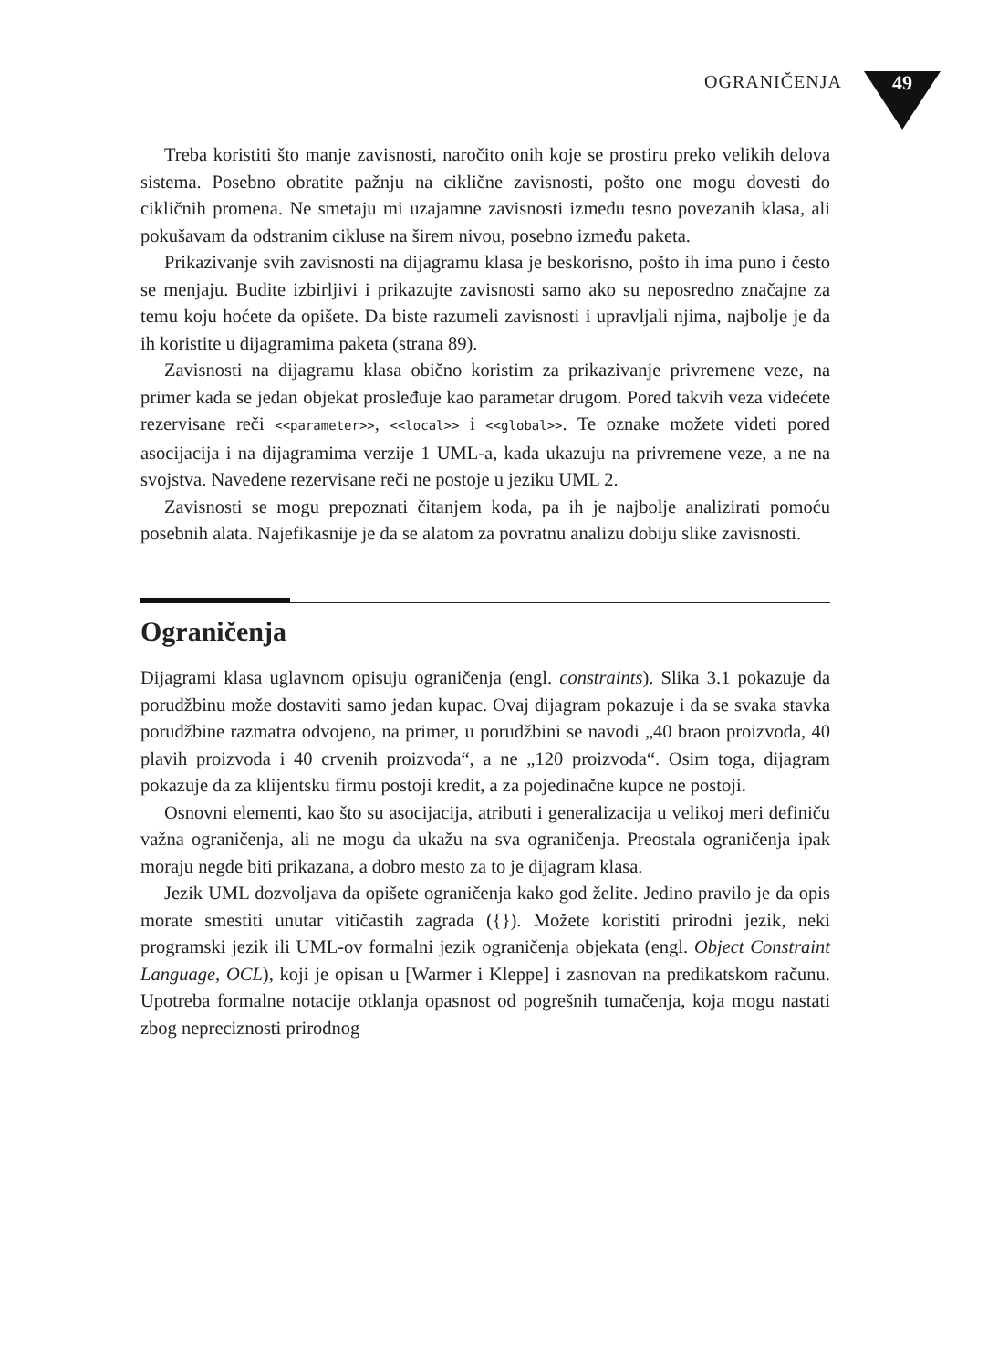OGRANIČENJA 49
Treba koristiti što manje zavisnosti, naročito onih koje se prostiru preko velikih delova sistema. Posebno obratite pažnju na ciklične zavisnosti, pošto one mogu dovesti do cikličnih promena. Ne smetaju mi uzajamne zavisnosti između tesno povezanih klasa, ali pokušavam da odstranim cikluse na širem nivou, posebno između paketa.
Prikazivanje svih zavisnosti na dijagramu klasa je beskorisno, pošto ih ima puno i često se menjaju. Budite izbirljivi i prikazujte zavisnosti samo ako su neposredno značajne za temu koju hoćete da opišete. Da biste razumeli zavisnosti i upravljali njima, najbolje je da ih koristite u dijagramima paketa (strana 89).
Zavisnosti na dijagramu klasa obično koristim za prikazivanje privremene veze, na primer kada se jedan objekat prosleđuje kao parametar drugom. Pored takvih veza videćete rezervisane reči <<parameter>>, <<local>> i <<global>>. Te oznake možete videti pored asocijacija i na dijagramima verzije 1 UML-a, kada ukazuju na privremene veze, a ne na svojstva. Navedene rezervisane reči ne postoje u jeziku UML 2.
Zavisnosti se mogu prepoznati čitanjem koda, pa ih je najbolje analizirati pomoću posebnih alata. Najefikasnije je da se alatom za povratnu analizu dobiju slike zavisnosti.
Ograničenja
Dijagrami klasa uglavnom opisuju ograničenja (engl. constraints). Slika 3.1 pokazuje da porudžbinu može dostaviti samo jedan kupac. Ovaj dijagram pokazuje i da se svaka stavka porudžbine razmatra odvojeno, na primer, u porudžbini se navodi „40 braon proizvoda, 40 plavih proizvoda i 40 crvenih proizvoda“, a ne „120 proizvoda“. Osim toga, dijagram pokazuje da za klijentsku firmu postoji kredit, a za pojedinačne kupce ne postoji.
Osnovni elementi, kao što su asocijacija, atributi i generalizacija u velikoj meri definiču važna ograničenja, ali ne mogu da ukažu na sva ograničenja. Preostala ograničenja ipak moraju negde biti prikazana, a dobro mesto za to je dijagram klasa.
Jezik UML dozvoljava da opišete ograničenja kako god želite. Jedino pravilo je da opis morate smestiti unutar vitičastih zagrada ({}). Možete koristiti prirodni jezik, neki programski jezik ili UML-ov formalni jezik ograničenja objekata (engl. Object Constraint Language, OCL), koji je opisan u [Warmer i Kleppe] i zasnovan na predikatskom računu. Upotreba formalne notacije otklanja opasnost od pogrešnih tumačenja, koja mogu nastati zbog nepreciznosti prirodnog